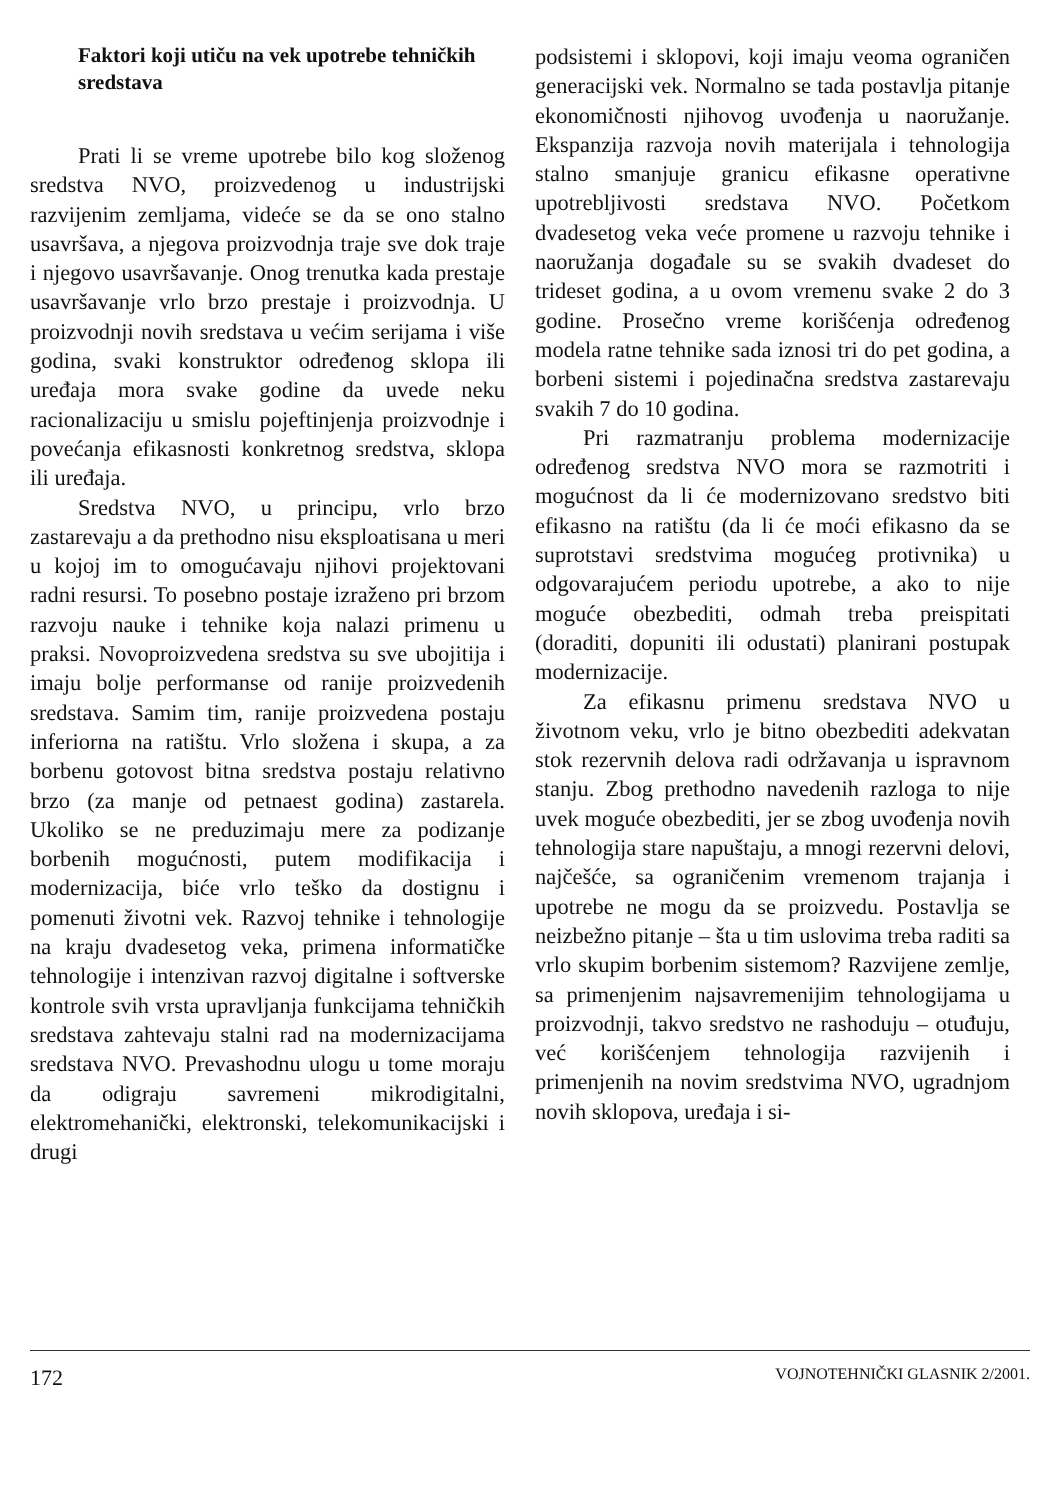Faktori koji utiču na vek upotrebe tehničkih sredstava
Prati li se vreme upotrebe bilo kog složenog sredstva NVO, proizvedenog u industrijski razvijenim zemljama, videće se da se ono stalno usavršava, a njegova proizvodnja traje sve dok traje i njegovo usavršavanje. Onog trenutka kada prestaje usavršavanje vrlo brzo prestaje i proizvodnja. U proizvodnji novih sredstava u većim serijama i više godina, svaki konstruktor određenog sklopa ili uređaja mora svake godine da uvede neku racionalizaciju u smislu pojeftinjenja proizvodnje i povećanja efikasnosti konkretnog sredstva, sklopa ili uređaja.
Sredstva NVO, u principu, vrlo brzo zastarevaju a da prethodno nisu eksploatisana u meri u kojoj im to omogućavaju njihovi projektovani radni resursi. To posebno postaje izraženo pri brzom razvoju nauke i tehnike koja nalazi primenu u praksi. Novoproizvedena sredstva su sve ubojitija i imaju bolje performanse od ranije proizvedenih sredstava. Samim tim, ranije proizvedena postaju inferiorna na ratištu. Vrlo složena i skupa, a za borbenu gotovost bitna sredstva postaju relativno brzo (za manje od petnaest godina) zastarela. Ukoliko se ne preduzimaju mere za podizanje borbenih mogućnosti, putem modifikacija i modernizacija, biće vrlo teško da dostignu i pomenuti životni vek. Razvoj tehnike i tehnologije na kraju dvadesetog veka, primena informatičke tehnologije i intenzivan razvoj digitalne i softverske kontrole svih vrsta upravljanja funkcijama tehničkih sredstava zahtevaju stalni rad na modernizacijama sredstava NVO. Prevashodnu ulogu u tome moraju da odigraju savremeni mikrodigitalni, elektromehanički, elektronski, telekomunikacijski i drugi
podsistemi i sklopovi, koji imaju veoma ograničen generacijski vek. Normalno se tada postavlja pitanje ekonomičnosti njihovog uvođenja u naoružanje. Ekspanzija razvoja novih materijala i tehnologija stalno smanjuje granicu efikasne operativne upotrebljivosti sredstava NVO. Početkom dvadesetog veka veće promene u razvoju tehnike i naoružanja događale su se svakih dvadeset do trideset godina, a u ovom vremenu svake 2 do 3 godine. Prosečno vreme korišćenja određenog modela ratne tehnike sada iznosi tri do pet godina, a borbeni sistemi i pojedinačna sredstva zastarevaju svakih 7 do 10 godina.
Pri razmatranju problema modernizacije određenog sredstva NVO mora se razmotriti i mogućnost da li će modernizovano sredstvo biti efikasno na ratištu (da li će moći efikasno da se suprotstavi sredstvima mogućeg protivnika) u odgovarajućem periodu upotrebe, a ako to nije moguće obezbediti, odmah treba preispitati (doraditi, dopuniti ili odustati) planirani postupak modernizacije.
Za efikasnu primenu sredstava NVO u životnom veku, vrlo je bitno obezbediti adekvatan stok rezervnih delova radi održavanja u ispravnom stanju. Zbog prethodno navedenih razloga to nije uvek moguće obezbediti, jer se zbog uvođenja novih tehnologija stare napuštaju, a mnogi rezervni delovi, najčešće, sa ograničenim vremenom trajanja i upotrebe ne mogu da se proizvedu. Postavlja se neizbežno pitanje – šta u tim uslovima treba raditi sa vrlo skupim borbenim sistemom? Razvijene zemlje, sa primenjenim najsavremenijim tehnologijama u proizvodnji, takvo sredstvo ne rashoduju – otuđuju, već korišćenjem tehnologija razvijenih i primenjenih na novim sredstvima NVO, ugradnjom novih sklopova, uređaja i si-
172 VOJNOTEHNIČKI GLASNIK 2/2001.